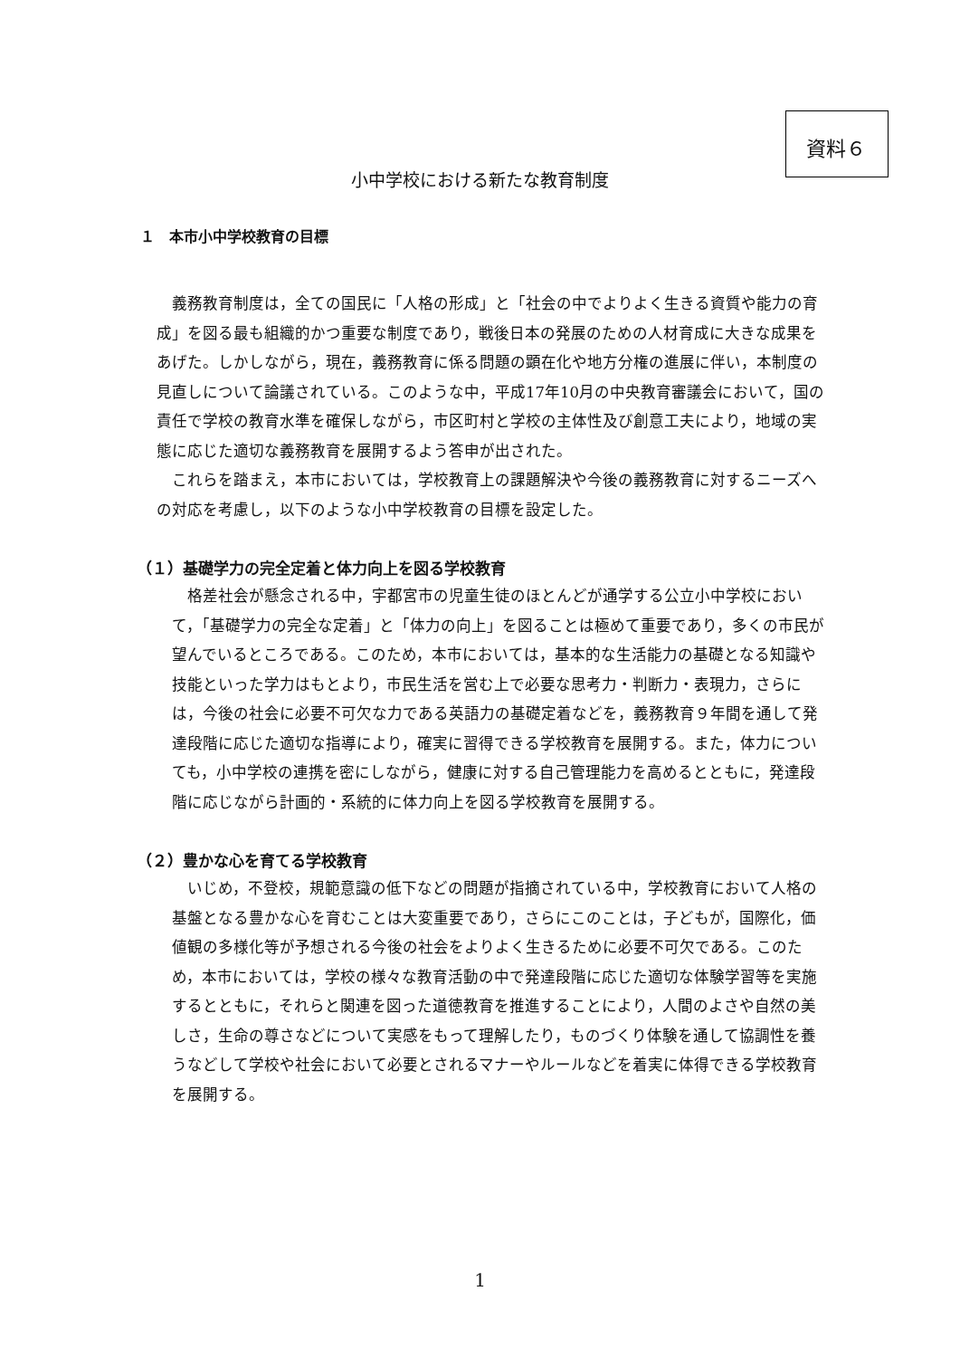資料６
小中学校における新たな教育制度
１　本市小中学校教育の目標
義務教育制度は，全ての国民に「人格の形成」と「社会の中でよりよく生きる資質や能力の育成」を図る最も組織的かつ重要な制度であり，戦後日本の発展のための人材育成に大きな成果をあげた。しかしながら，現在，義務教育に係る問題の顕在化や地方分権の進展に伴い，本制度の見直しについて論議されている。このような中，平成17年10月の中央教育審議会において，国の責任で学校の教育水準を確保しながら，市区町村と学校の主体性及び創意工夫により，地域の実態に応じた適切な義務教育を展開するよう答申が出された。
これらを踏まえ，本市においては，学校教育上の課題解決や今後の義務教育に対するニーズへの対応を考慮し，以下のような小中学校教育の目標を設定した。
（１）基礎学力の完全定着と体力向上を図る学校教育
格差社会が懸念される中，宇都宮市の児童生徒のほとんどが通学する公立小中学校において，「基礎学力の完全な定着」と「体力の向上」を図ることは極めて重要であり，多くの市民が望んでいるところである。このため，本市においては，基本的な生活能力の基礎となる知識や技能といった学力はもとより，市民生活を営む上で必要な思考力・判断力・表現力，さらには，今後の社会に必要不可欠な力である英語力の基礎定着などを，義務教育９年間を通して発達段階に応じた適切な指導により，確実に習得できる学校教育を展開する。また，体力についても，小中学校の連携を密にしながら，健康に対する自己管理能力を高めるとともに，発達段階に応じながら計画的・系統的に体力向上を図る学校教育を展開する。
（２）豊かな心を育てる学校教育
いじめ，不登校，規範意識の低下などの問題が指摘されている中，学校教育において人格の基盤となる豊かな心を育むことは大変重要であり，さらにこのことは，子どもが，国際化，価値観の多様化等が予想される今後の社会をよりよく生きるために必要不可欠である。このため，本市においては，学校の様々な教育活動の中で発達段階に応じた適切な体験学習等を実施するとともに，それらと関連を図った道徳教育を推進することにより，人間のよさや自然の美しさ，生命の尊さなどについて実感をもって理解したり，ものづくり体験を通して協調性を養うなどして学校や社会において必要とされるマナーやルールなどを着実に体得できる学校教育を展開する。
1